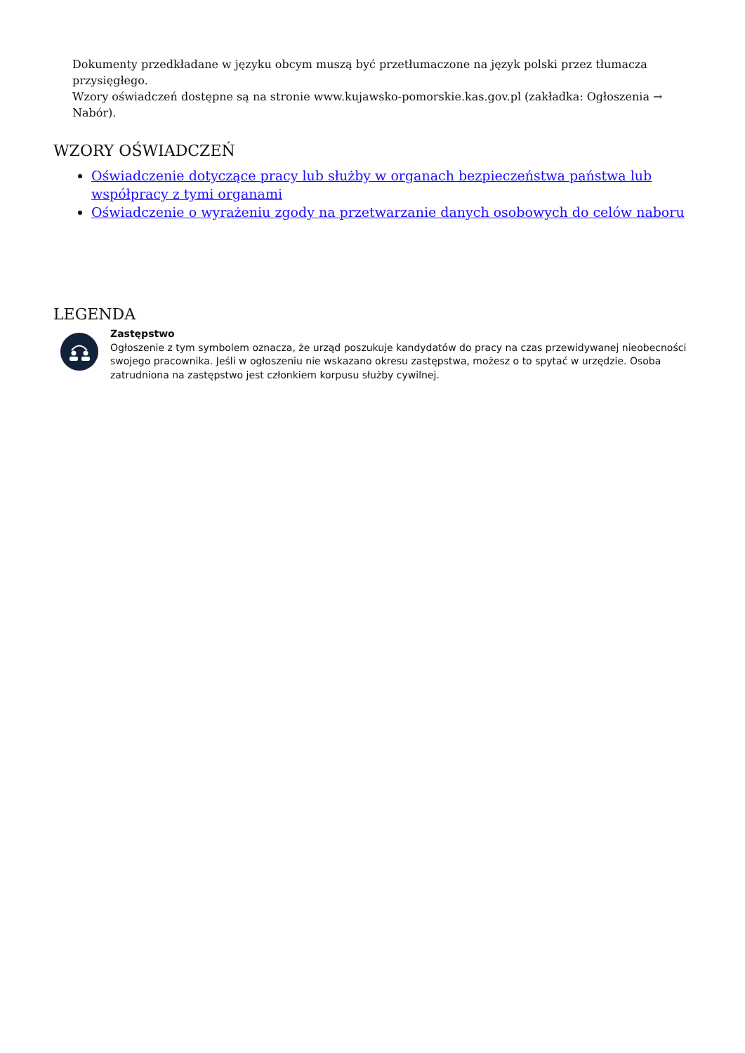Dokumenty przedkładane w języku obcym muszą być przetłumaczone na język polski przez tłumacza przysięgłego.
Wzory oświadczeń dostępne są na stronie www.kujawsko-pomorskie.kas.gov.pl (zakładka: Ogłoszenia → Nabór).
WZORY OŚWIADCZEŃ
Oświadczenie dotyczące pracy lub służby w organach bezpieczeństwa państwa lub współpracy z tymi organami
Oświadczenie o wyrażeniu zgody na przetwarzanie danych osobowych do celów naboru
LEGENDA
Zastępstwo
Ogłoszenie z tym symbolem oznacza, że urząd poszukuje kandydatów do pracy na czas przewidywanej nieobecności swojego pracownika. Jeśli w ogłoszeniu nie wskazano okresu zastępstwa, możesz o to spytać w urzędzie. Osoba zatrudniona na zastępstwo jest członkiem korpusu służby cywilnej.